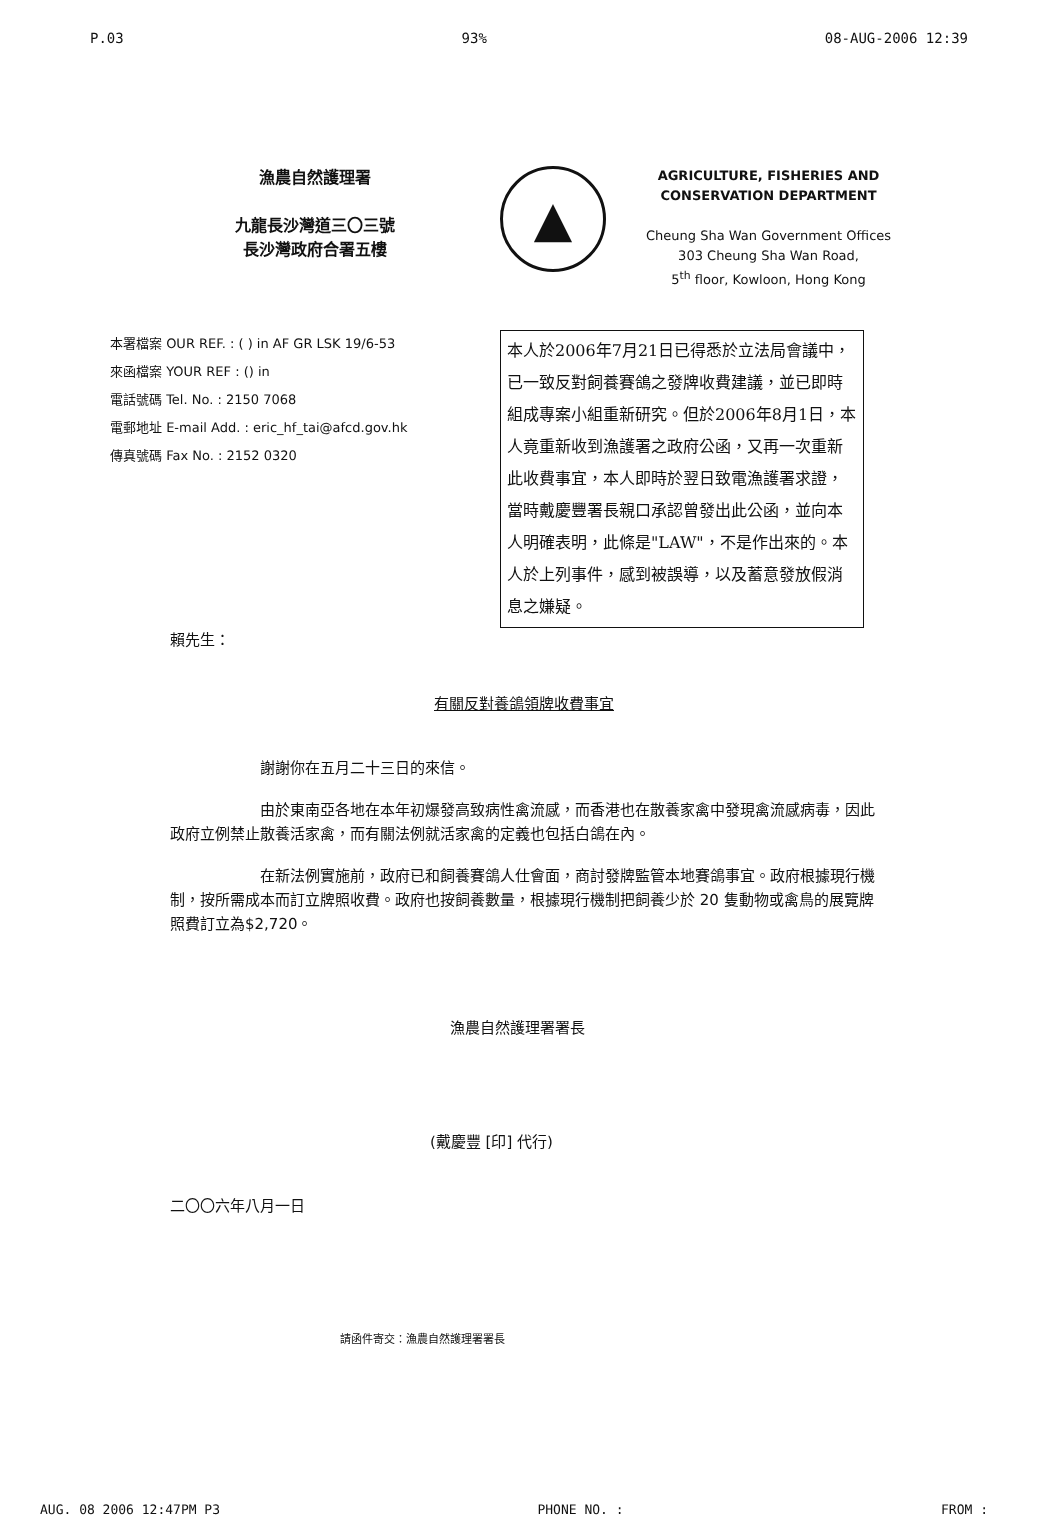P.03 93% 08-AUG-2006 12:39
漁農自然護理署
九龍長沙灣道三〇三號
長沙灣政府合署五樓
▲
AGRICULTURE, FISHERIES AND
CONSERVATION DEPARTMENT
Cheung Sha Wan Government Offices
303 Cheung Sha Wan Road,
5<sup>th</sup> floor, Kowloon, Hong Kong
本署檔案 OUR REF. : ( ) in AF GR LSK 19/6-53
來函檔案 YOUR REF : () in
電話號碼 Tel. No. : 2150 7068
電郵地址 E-mail Add. : eric_hf_tai@afcd.gov.hk
傳真號碼 Fax No. : 2152 0320
本人於2006年7月21日已得悉於立法局會議中，已一致反對飼養賽鴿之發牌收費建議，並已即時組成專案小組重新研究。但於2006年8月1日，本人竟重新收到漁護署之政府公函，又再一次重新此收費事宜，本人即時於翌日致電漁護署求證，當時戴慶豐署長親口承認曾發出此公函，並向本人明確表明，此條是"LAW"，不是作出來的。本人於上列事件，感到被誤導，以及蓄意發放假消息之嫌疑。
賴先生：
有關反對養鴿領牌收費事宜
謝謝你在五月二十三日的來信。
由於東南亞各地在本年初爆發高致病性禽流感，而香港也在散養家禽中發現禽流感病毒，因此政府立例禁止散養活家禽，而有關法例就活家禽的定義也包括白鴿在內。
在新法例實施前，政府已和飼養賽鴿人仕會面，商討發牌監管本地賽鴿事宜。政府根據現行機制，按所需成本而訂立牌照收費。政府也按飼養數量，根據現行機制把飼養少於 20 隻動物或禽鳥的展覽牌照費訂立為$2,720。
漁農自然護理署署長
(戴慶豐 [印] 代行)
二〇〇六年八月一日
請函件寄交：漁農自然護理署署長
AUG. 08 2006 12:47PM P3 PHONE NO. : FROM :